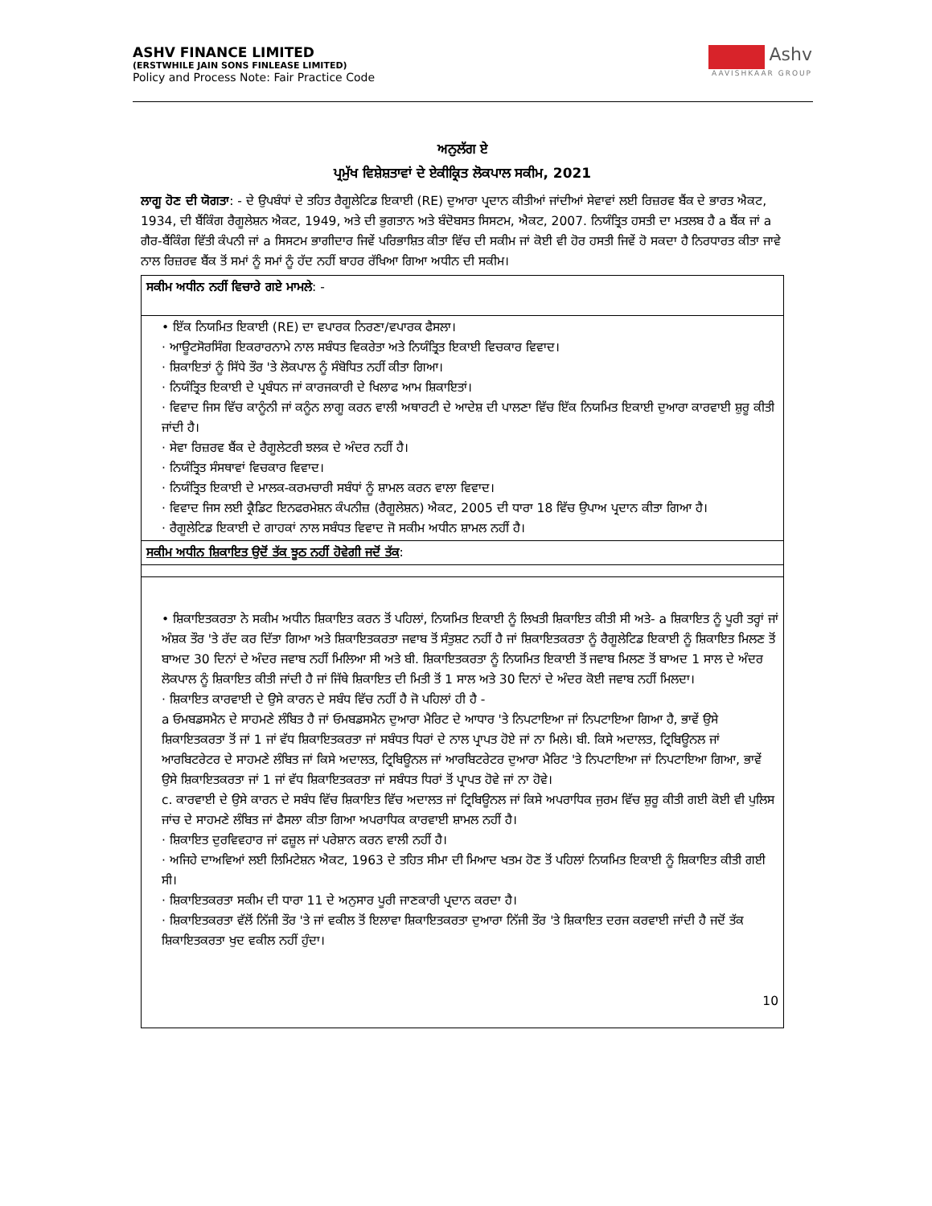ASHV FINANCE LIMITED
(ERSTWHILE JAIN SONS FINLEASE LIMITED)
Policy and Process Note: Fair Practice Code
Ashv
AAVISHKAAR GROUP
ਅਨੁਲੱਗ ਏ
ਪ੍ਰਮੁੱਖ ਵਿਸ਼ੇਸ਼ਤਾਵਾਂ ਦੇ ਏਕੀਕ੍ਰਿਤ ਲੋਕਪਾਲ ਸਕੀਮ, 2021
ਲਾਗੂ ਹੋਣ ਦੀ ਯੋਗਤਾ: - ਦੇ ਉਪਬੰਧਾਂ ਦੇ ਤਹਿਤ ਰੈਗੂਲੇਟਿਡ ਇਕਾਈ (RE) ਦੁਆਰਾ ਪ੍ਰਦਾਨ ਕੀਤੀਆਂ ਜਾਂਦੀਆਂ ਸੇਵਾਵਾਂ ਲਈ ਰਿਜ਼ਰਵ ਬੈਂਕ ਦੇ ਭਾਰਤ ਐਕਟ, 1934, ਦੀ ਬੈਂਕਿੰਗ ਰੈਗੂਲੇਸ਼ਨ ਐਕਟ, 1949, ਅਤੇ ਦੀ ਭੁਗਤਾਨ ਅਤੇ ਬੰਦੋਬਸਤ ਸਿਸਟਮ, ਐਕਟ, 2007. ਨਿਯੰਤ੍ਰਿਤ ਹਸਤੀ ਦਾ ਮਤਲਬ ਹੈ a ਬੈਂਕ ਜਾਂ a ਗੈਰ-ਬੈਂਕਿੰਗ ਵਿੱਤੀ ਕੰਪਨੀ ਜਾਂ a ਸਿਸਟਮ ਭਾਗੀਦਾਰ ਜਿਵੇਂ ਪਰਿਭਾਸ਼ਿਤ ਕੀਤਾ ਵਿੱਚ ਦੀ ਸਕੀਮ ਜਾਂ ਕੋਈ ਵੀ ਹੋਰ ਹਸਤੀ ਜਿਵੇਂ ਹੋ ਸਕਦਾ ਹੈ ਨਿਰਧਾਰਤ ਕੀਤਾ ਜਾਵੇ ਨਾਲ ਰਿਜ਼ਰਵ ਬੈਂਕ ਤੋਂ ਸਮਾਂ ਨੂੰ ਸਮਾਂ ਨੂੰ ਹੱਦ ਨਹੀਂ ਬਾਹਰ ਰੱਖਿਆ ਗਿਆ ਅਧੀਨ ਦੀ ਸਕੀਮ।
| ਸਕੀਮ ਅਧੀਨ ਨਹੀਂ ਵਿਚਾਰੇ ਗਏ ਮਾਮਲੇ : - |
| • ਇੱਕ ਨਿਯਮਿਤ ਇਕਾਈ (RE) ਦਾ ਵਪਾਰਕ ਨਿਰਣਾ/ਵਪਾਰਕ ਫੈਸਲਾ। · ਆਊਟਸੋਰਸਿੰਗ ਇਕਰਾਰਨਾਮੇ ਨਾਲ ਸਬੰਧਤ ਵਿਕਰੇਤਾ ਅਤੇ ਨਿਯੰਤ੍ਰਿਤ ਇਕਾਈ ਵਿਚਕਾਰ ਵਿਵਾਦ। · ਸ਼ਿਕਾਇਤਾਂ ਨੂੰ ਸਿੱਧੇ ਤੌਰ 'ਤੇ ਲੋਕਪਾਲ ਨੂੰ ਸੰਬੋਧਿਤ ਨਹੀਂ ਕੀਤਾ ਗਿਆ। · ਨਿਯੰਤ੍ਰਿਤ ਇਕਾਈ ਦੇ ਪ੍ਰਬੰਧਨ ਜਾਂ ਕਾਰਜਕਾਰੀ ਦੇ ਖਿਲਾਫ ਆਮ ਸ਼ਿਕਾਇਤਾਂ। · ਵਿਵਾਦ ਜਿਸ ਵਿੱਚ ਕਾਨੂੰਨੀ ਜਾਂ ਕਨੂੰਨ ਲਾਗੂ ਕਰਨ ਵਾਲੀ ਅਥਾਰਟੀ ਦੇ ਆਦੇਸ਼ ਦੀ ਪਾਲਣਾ ਵਿੱਚ ਇੱਕ ਨਿਯਮਿਤ ਇਕਾਈ ਦੁਆਰਾ ਕਾਰਵਾਈ ਸ਼ੁਰੂ ਕੀਤੀ ਜਾਂਦੀ ਹੈ। · ਸੇਵਾ ਰਿਜ਼ਰਵ ਬੈਂਕ ਦੇ ਰੈਗੂਲੇਟਰੀ ਝਲਕ ਦੇ ਅੰਦਰ ਨਹੀਂ ਹੈ। · ਨਿਯੰਤ੍ਰਿਤ ਸੰਸਥਾਵਾਂ ਵਿਚਕਾਰ ਵਿਵਾਦ। · ਨਿਯੰਤ੍ਰਿਤ ਇਕਾਈ ਦੇ ਮਾਲਕ-ਕਰਮਚਾਰੀ ਸਬੰਧਾਂ ਨੂੰ ਸ਼ਾਮਲ ਕਰਨ ਵਾਲਾ ਵਿਵਾਦ। · ਵਿਵਾਦ ਜਿਸ ਲਈ ਕ੍ਰੈਡਿਟ ਇਨਫਰਮੇਸ਼ਨ ਕੰਪਨੀਜ਼ (ਰੈਗੂਲੇਸ਼ਨ) ਐਕਟ, 2005 ਦੀ ਧਾਰਾ 18 ਵਿੱਚ ਉਪਾਅ ਪ੍ਰਦਾਨ ਕੀਤਾ ਗਿਆ ਹੈ। · ਰੈਗੂਲੇਟਿਡ ਇਕਾਈ ਦੇ ਗਾਹਕਾਂ ਨਾਲ ਸਬੰਧਤ ਵਿਵਾਦ ਜੋ ਸਕੀਮ ਅਧੀਨ ਸ਼ਾਮਲ ਨਹੀਂ ਹੈ। |
| ਸਕੀਮ ਅਧੀਨ ਸ਼ਿਕਾਇਤ ਉਦੋਂ ਤੱਕ ਝੂਠ ਨਹੀਂ ਹੋਵੇਗੀ ਜਦੋਂ ਤੱਕ : |
| • ਸ਼ਿਕਾਇਤਕਰਤਾ ਨੇ ਸਕੀਮ ਅਧੀਨ ਸ਼ਿਕਾਇਤ ਕਰਨ ਤੋਂ ਪਹਿਲਾਂ, ਨਿਯਮਿਤ ਇਕਾਈ ਨੂੰ ਲਿਖਤੀ ਸ਼ਿਕਾਇਤ ਕੀਤੀ ਸੀ ਅਤੇ- a ਸ਼ਿਕਾਇਤ ਨੂੰ ਪੂਰੀ ਤਰ੍ਹਾਂ ਜਾਂ ਅੰਸ਼ਕ ਤੌਰ 'ਤੇ ਰੱਦ ਕਰ ਦਿੱਤਾ ਗਿਆ ਅਤੇ ਸ਼ਿਕਾਇਤਕਰਤਾ ਜਵਾਬ ਤੋਂ ਸੰਤੁਸ਼ਟ ਨਹੀਂ ਹੈ ਜਾਂ ਸ਼ਿਕਾਇਤਕਰਤਾ ਨੂੰ ਰੈਗੂਲੇਟਿਡ ਇਕਾਈ ਨੂੰ ਸ਼ਿਕਾਇਤ ਮਿਲਣ ਤੋਂ ਬਾਅਦ 30 ਦਿਨਾਂ ਦੇ ਅੰਦਰ ਜਵਾਬ ਨਹੀਂ ਮਿਲਿਆ ਸੀ ਅਤੇ ਬੀ. ਸ਼ਿਕਾਇਤਕਰਤਾ ਨੂੰ ਨਿਯਮਿਤ ਇਕਾਈ ਤੋਂ ਜਵਾਬ ਮਿਲਣ ਤੋਂ ਬਾਅਦ 1 ਸਾਲ ਦੇ ਅੰਦਰ ਲੋਕਪਾਲ ਨੂੰ ਸ਼ਿਕਾਇਤ ਕੀਤੀ ਜਾਂਦੀ ਹੈ ਜਾਂ ਜਿੱਥੇ ਸ਼ਿਕਾਇਤ ਦੀ ਮਿਤੀ ਤੋਂ 1 ਸਾਲ ਅਤੇ 30 ਦਿਨਾਂ ਦੇ ਅੰਦਰ ਕੋਈ ਜਵਾਬ ਨਹੀਂ ਮਿਲਦਾ। · ਸ਼ਿਕਾਇਤ ਕਾਰਵਾਈ ਦੇ ਉਸੇ ਕਾਰਨ ਦੇ ਸਬੰਧ ਵਿੱਚ ਨਹੀਂ ਹੈ ਜੋ ਪਹਿਲਾਂ ਹੀ ਹੈ - a ਓਮਬਡਸਮੈਨ ਦੇ ਸਾਹਮਣੇ ਲੰਬਿਤ ਹੈ ਜਾਂ ਓਮਬਡਸਮੈਨ ਦੁਆਰਾ ਮੈਰਿਟ ਦੇ ਆਧਾਰ 'ਤੇ ਨਿਪਟਾਇਆ ਜਾਂ ਨਿਪਟਾਇਆ ਗਿਆ ਹੈ, ਭਾਵੇਂ ਉਸੇ ਸ਼ਿਕਾਇਤਕਰਤਾ ਤੋਂ ਜਾਂ 1 ਜਾਂ ਵੱਧ ਸ਼ਿਕਾਇਤਕਰਤਾ ਜਾਂ ਸਬੰਧਤ ਧਿਰਾਂ ਦੇ ਨਾਲ ਪ੍ਰਾਪਤ ਹੋਏ ਜਾਂ ਨਾ ਮਿਲੇ। ਬੀ. ਕਿਸੇ ਅਦਾਲਤ, ਟ੍ਰਿਬਿਊਨਲ ਜਾਂ ਆਰਬਿਟਰੇਟਰ ਦੇ ਸਾਹਮਣੇ ਲੰਬਿਤ ਜਾਂ ਕਿਸੇ ਅਦਾਲਤ, ਟ੍ਰਿਬਿਊਨਲ ਜਾਂ ਆਰਬਿਟਰੇਟਰ ਦੁਆਰਾ ਮੈਰਿਟ 'ਤੇ ਨਿਪਟਾਇਆ ਜਾਂ ਨਿਪਟਾਇਆ ਗਿਆ, ਭਾਵੇਂ ਉਸੇ ਸ਼ਿਕਾਇਤਕਰਤਾ ਜਾਂ 1 ਜਾਂ ਵੱਧ ਸ਼ਿਕਾਇਤਕਰਤਾ ਜਾਂ ਸਬੰਧਤ ਧਿਰਾਂ ਤੋਂ ਪ੍ਰਾਪਤ ਹੋਵੇ ਜਾਂ ਨਾ ਹੋਵੇ। c. ਕਾਰਵਾਈ ਦੇ ਉਸੇ ਕਾਰਨ ਦੇ ਸਬੰਧ ਵਿੱਚ ਸ਼ਿਕਾਇਤ ਵਿੱਚ ਅਦਾਲਤ ਜਾਂ ਟ੍ਰਿਬਿਊਨਲ ਜਾਂ ਕਿਸੇ ਅਪਰਾਧਿਕ ਜੁਰਮ ਵਿੱਚ ਸ਼ੁਰੂ ਕੀਤੀ ਗਈ ਕੋਈ ਵੀ ਪੁਲਿਸ ਜਾਂਚ ਦੇ ਸਾਹਮਣੇ ਲੰਬਿਤ ਜਾਂ ਫੈਸਲਾ ਕੀਤਾ ਗਿਆ ਅਪਰਾਧਿਕ ਕਾਰਵਾਈ ਸ਼ਾਮਲ ਨਹੀਂ ਹੈ। · ਸ਼ਿਕਾਇਤ ਦੁਰਵਿਵਹਾਰ ਜਾਂ ਫਜ਼ੂਲ ਜਾਂ ਪਰੇਸ਼ਾਨ ਕਰਨ ਵਾਲੀ ਨਹੀਂ ਹੈ। · ਅਜਿਹੇ ਦਾਅਵਿਆਂ ਲਈ ਲਿਮਿਟੇਸ਼ਨ ਐਕਟ, 1963 ਦੇ ਤਹਿਤ ਸੀਮਾ ਦੀ ਮਿਆਦ ਖਤਮ ਹੋਣ ਤੋਂ ਪਹਿਲਾਂ ਨਿਯਮਿਤ ਇਕਾਈ ਨੂੰ ਸ਼ਿਕਾਇਤ ਕੀਤੀ ਗਈ ਸੀ। · ਸ਼ਿਕਾਇਤਕਰਤਾ ਸਕੀਮ ਦੀ ਧਾਰਾ 11 ਦੇ ਅਨੁਸਾਰ ਪੂਰੀ ਜਾਣਕਾਰੀ ਪ੍ਰਦਾਨ ਕਰਦਾ ਹੈ। · ਸ਼ਿਕਾਇਤਕਰਤਾ ਵੱਲੋਂ ਨਿੱਜੀ ਤੌਰ 'ਤੇ ਜਾਂ ਵਕੀਲ ਤੋਂ ਇਲਾਵਾ ਸ਼ਿਕਾਇਤਕਰਤਾ ਦੁਆਰਾ ਨਿੱਜੀ ਤੌਰ 'ਤੇ ਸ਼ਿਕਾਇਤ ਦਰਜ ਕਰਵਾਈ ਜਾਂਦੀ ਹੈ ਜਦੋਂ ਤੱਕ ਸ਼ਿਕਾਇਤਕਰਤਾ ਖੁਦ ਵਕੀਲ ਨਹੀਂ ਹੁੰਦਾ। 10 |